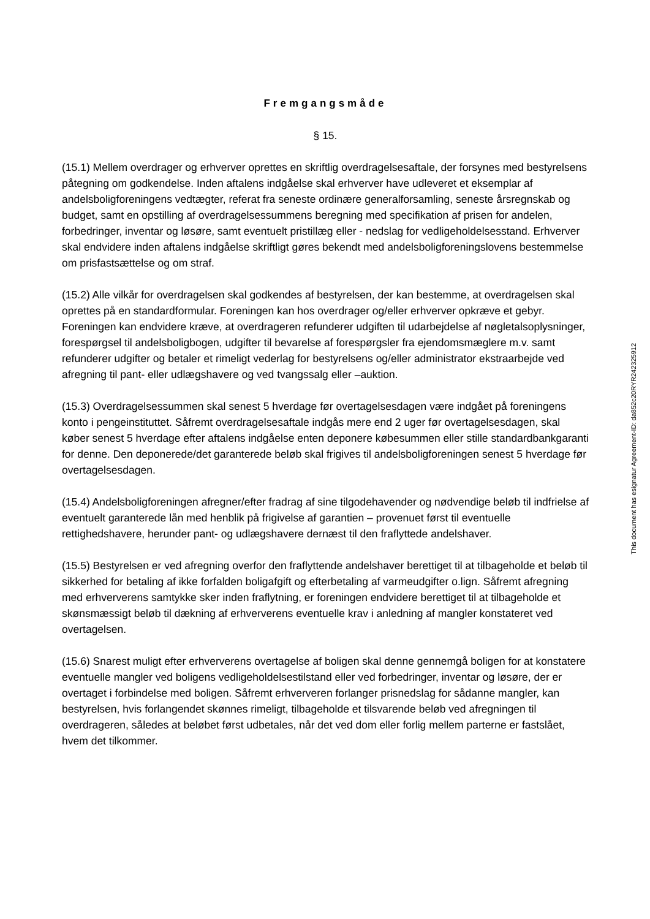Fremgangsmåde
§ 15.
(15.1) Mellem overdrager og erhverver oprettes en skriftlig overdragelsesaftale, der forsynes med bestyrelsens påtegning om godkendelse. Inden aftalens indgåelse skal erhverver have udleveret et eksemplar af andelsboligforeningens vedtægter, referat fra seneste ordinære generalforsamling, seneste årsregnskab og budget, samt en opstilling af overdragelsessummens beregning med specifikation af prisen for andelen, forbedringer, inventar og løsøre, samt eventuelt pristillæg eller - nedslag for vedligeholdelsesstand. Erhverver skal endvidere inden aftalens indgåelse skriftligt gøres bekendt med andelsboligforeningslovens bestemmelse om prisfastsættelse og om straf.
(15.2) Alle vilkår for overdragelsen skal godkendes af bestyrelsen, der kan bestemme, at overdragelsen skal oprettes på en standardformular. Foreningen kan hos overdrager og/eller erhverver opkræve et gebyr. Foreningen kan endvidere kræve, at overdrageren refunderer udgiften til udarbejdelse af nøgletalsoplysninger, forespørgsel til andelsboligbogen, udgifter til bevarelse af forespørgsler fra ejendomsmæglere m.v. samt refunderer udgifter og betaler et rimeligt vederlag for bestyrelsens og/eller administrator ekstraarbejde ved afregning til pant- eller udlægshavere og ved tvangssalg eller –auktion.
(15.3) Overdragelsessummen skal senest 5 hverdage før overtagelsesdagen være indgået på foreningens konto i pengeinstituttet. Såfremt overdragelsesaftale indgås mere end 2 uger før overtagelsesdagen, skal køber senest 5 hverdage efter aftalens indgåelse enten deponere købesummen eller stille standardbankgaranti for denne. Den deponerede/det garanterede beløb skal frigives til andelsboligforeningen senest 5 hverdage før overtagelsesdagen.
(15.4) Andelsboligforeningen afregner/efter fradrag af sine tilgodehavender og nødvendige beløb til indfrielse af eventuelt garanterede lån med henblik på frigivelse af garantien – provenuet først til eventuelle rettighedshavere, herunder pant- og udlægshavere dernæst til den fraflyttede andelshaver.
(15.5) Bestyrelsen er ved afregning overfor den fraflyttende andelshaver berettiget til at tilbageholde et beløb til sikkerhed for betaling af ikke forfalden boligafgift og efterbetaling af varmeudgifter o.lign. Såfremt afregning med erhververens samtykke sker inden fraflytning, er foreningen endvidere berettiget til at tilbageholde et skønsmæssigt beløb til dækning af erhververens eventuelle krav i anledning af mangler konstateret ved overtagelsen.
(15.6) Snarest muligt efter erhververens overtagelse af boligen skal denne gennemgå boligen for at konstatere eventuelle mangler ved boligens vedligeholdelsestilstand eller ved forbedringer, inventar og løsøre, der er overtaget i forbindelse med boligen. Såfremt erhververen forlanger prisnedslag for sådanne mangler, kan bestyrelsen, hvis forlangendet skønnes rimeligt, tilbageholde et tilsvarende beløb ved afregningen til overdrageren, således at beløbet først udbetales, når det ved dom eller forlig mellem parterne er fastslået, hvem det tilkommer.
This document has esignatur Agreement-ID: da852c20RYR242325912